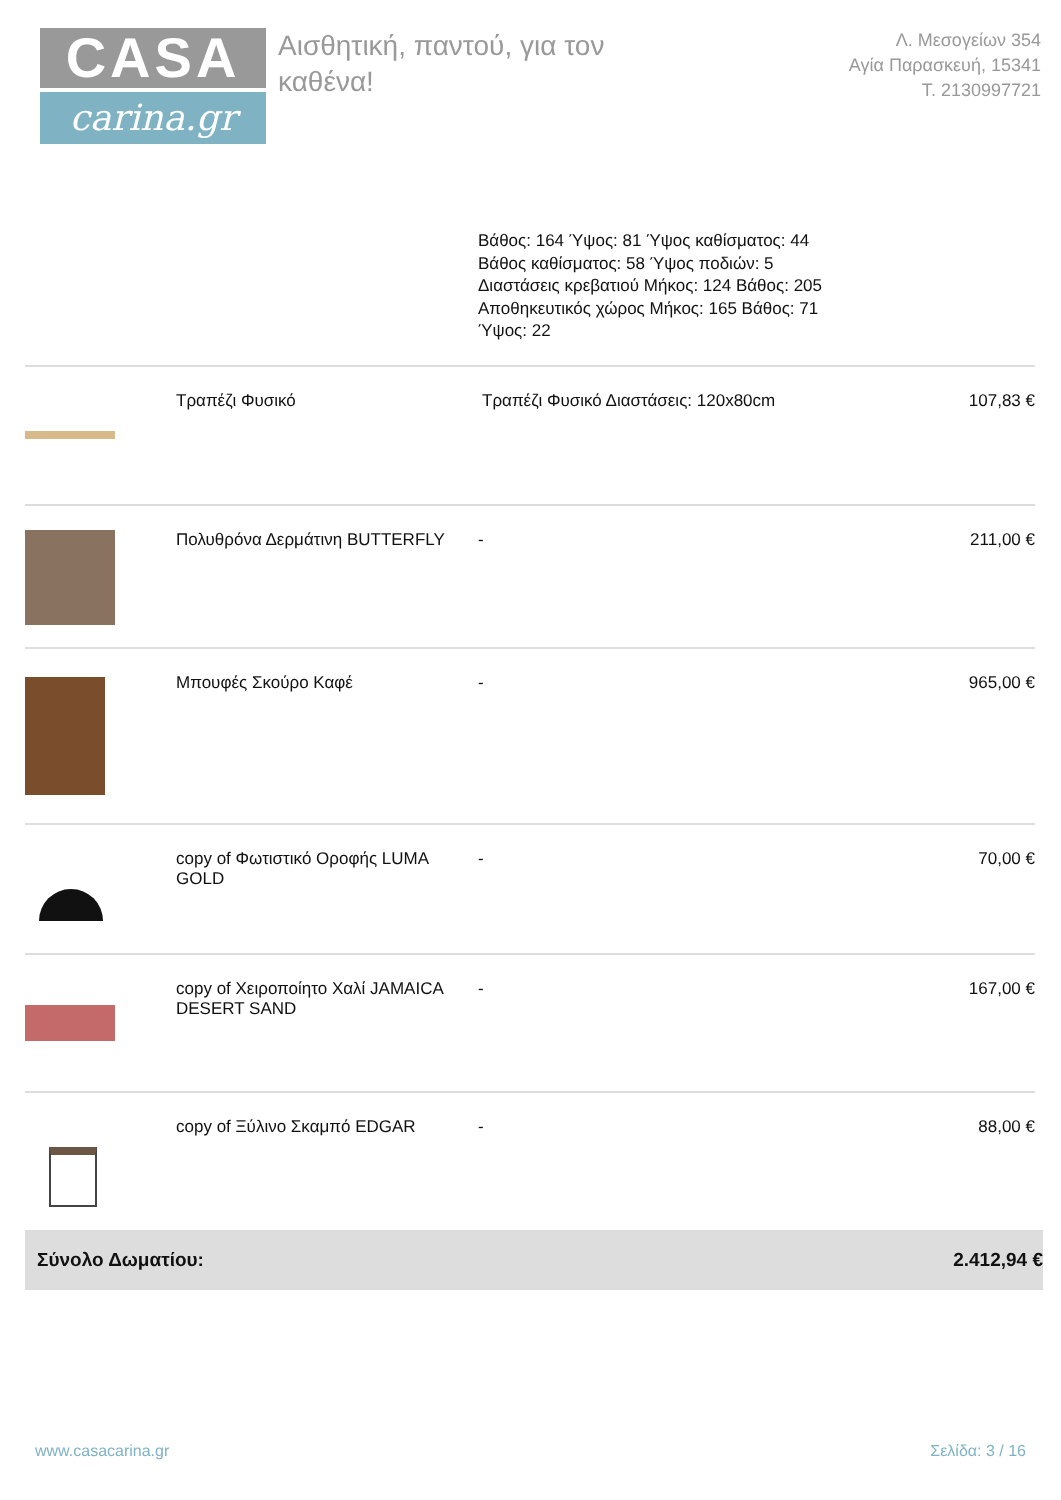CASA
carina.gr
Αισθητική, παντού, για τον
καθένα!
Λ. Μεσογείων 354
Αγία Παρασκευή, 15341
Τ. 2130997721
Βάθος: 164 Ύψος: 81 Ύψος καθίσματος: 44 Βάθος καθίσματος: 58 Ύψος ποδιών: 5 Διαστάσεις κρεβατιού Μήκος: 124 Βάθος: 205 Αποθηκευτικός χώρος Μήκος: 165 Βάθος: 71 Ύψος: 22
| | Τραπέζι Φυσικό | Τραπέζι Φυσικό Διαστάσεις: 120x80cm | 107,83 € |
| | Πολυθρόνα Δερμάτινη BUTTERFLY | - | 211,00 € |
| | Μπουφές Σκούρο Καφέ | - | 965,00 € |
| | copy of Φωτιστικό Οροφής LUMA GOLD | - | 70,00 € |
| | copy of Χειροποίητο Χαλί JAMAICA DESERT SAND | - | 167,00 € |
| | copy of Ξύλινο Σκαμπό EDGAR | - | 88,00 € |
Σύνολο Δωματίου: 2.412,94 €
www.casacarina.gr Σελίδα: 3 / 16